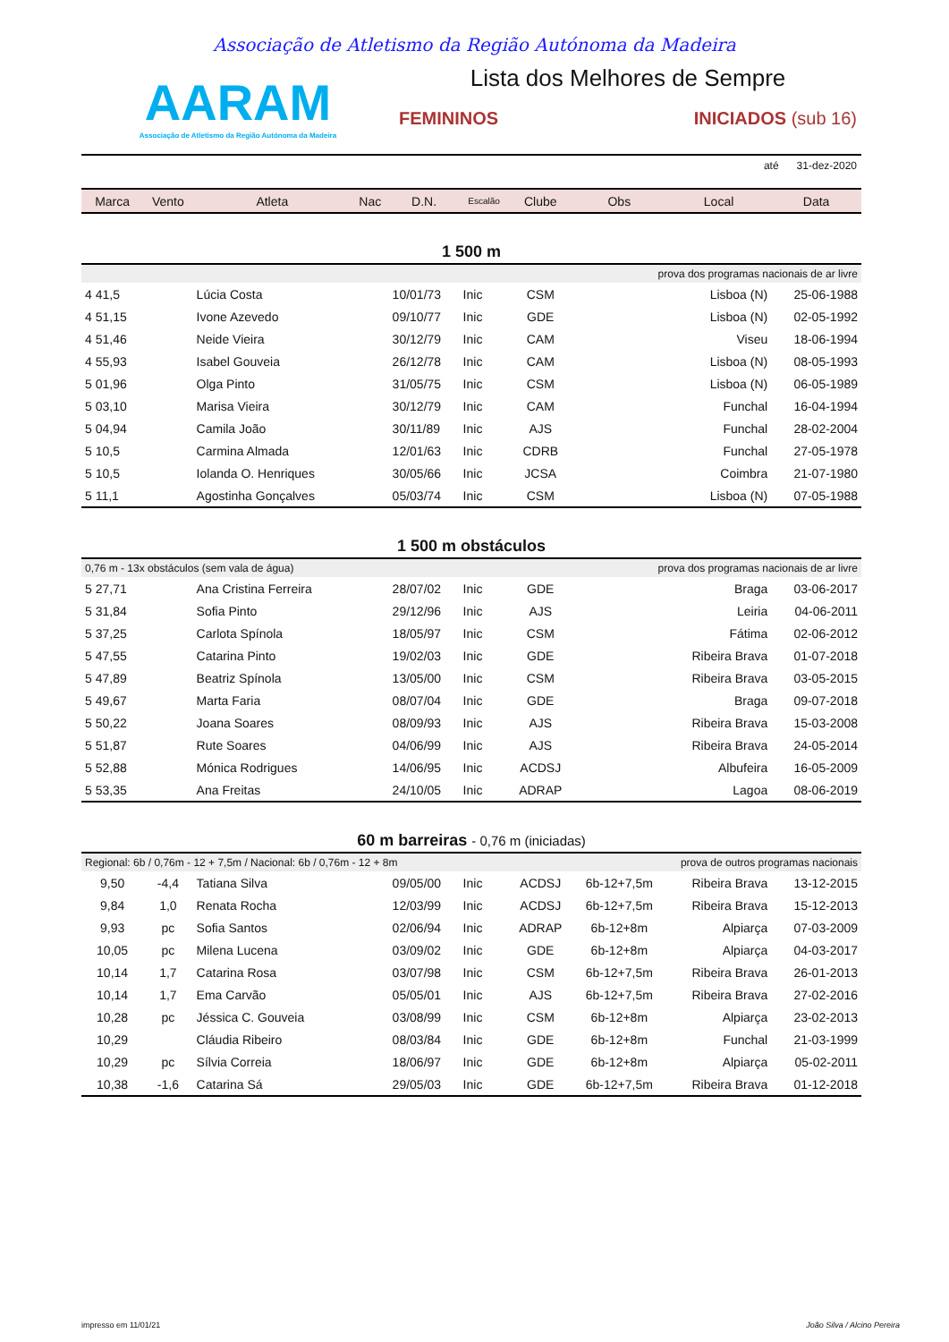Associação de Atletismo da Região Autónoma da Madeira
AARAM
Associação de Atletismo da Região Autónoma da Madeira
Lista dos Melhores de Sempre
FEMININOS INICIADOS (sub 16)
até 31-dez-2020
| Marca | Vento | Atleta | Nac | D.N. | Escalão | Clube | Obs | Local | Data |
| --- | --- | --- | --- | --- | --- | --- | --- | --- | --- |
| 1 500 m | | | | | | | | | |
| prova dos programas nacionais de ar livre | | | | | | | | | |
| 4 41,5 | | Lúcia Costa | | 10/01/73 | Inic | CSM | | Lisboa (N) | 25-06-1988 |
| 4 51,15 | | Ivone Azevedo | | 09/10/77 | Inic | GDE | | Lisboa (N) | 02-05-1992 |
| 4 51,46 | | Neide Vieira | | 30/12/79 | Inic | CAM | | Viseu | 18-06-1994 |
| 4 55,93 | | Isabel Gouveia | | 26/12/78 | Inic | CAM | | Lisboa (N) | 08-05-1993 |
| 5 01,96 | | Olga Pinto | | 31/05/75 | Inic | CSM | | Lisboa (N) | 06-05-1989 |
| 5 03,10 | | Marisa Vieira | | 30/12/79 | Inic | CAM | | Funchal | 16-04-1994 |
| 5 04,94 | | Camila João | | 30/11/89 | Inic | AJS | | Funchal | 28-02-2004 |
| 5 10,5 | | Carmina Almada | | 12/01/63 | Inic | CDRB | | Funchal | 27-05-1978 |
| 5 10,5 | | Iolanda O. Henriques | | 30/05/66 | Inic | JCSA | | Coimbra | 21-07-1980 |
| 5 11,1 | | Agostinha Gonçalves | | 05/03/74 | Inic | CSM | | Lisboa (N) | 07-05-1988 |
| 1 500 m obstáculos | | | | | | | | | |
| 0,76 m - 13x obstáculos (sem vala de água) | | | | | prova dos programas nacionais de ar livre | | | | |
| 5 27,71 | | Ana Cristina Ferreira | | 28/07/02 | Inic | GDE | | Braga | 03-06-2017 |
| 5 31,84 | | Sofia Pinto | | 29/12/96 | Inic | AJS | | Leiria | 04-06-2011 |
| 5 37,25 | | Carlota Spínola | | 18/05/97 | Inic | CSM | | Fátima | 02-06-2012 |
| 5 47,55 | | Catarina Pinto | | 19/02/03 | Inic | GDE | | Ribeira Brava | 01-07-2018 |
| 5 47,89 | | Beatriz Spínola | | 13/05/00 | Inic | CSM | | Ribeira Brava | 03-05-2015 |
| 5 49,67 | | Marta Faria | | 08/07/04 | Inic | GDE | | Braga | 09-07-2018 |
| 5 50,22 | | Joana Soares | | 08/09/93 | Inic | AJS | | Ribeira Brava | 15-03-2008 |
| 5 51,87 | | Rute Soares | | 04/06/99 | Inic | AJS | | Ribeira Brava | 24-05-2014 |
| 5 52,88 | | Mónica Rodrigues | | 14/06/95 | Inic | ACDSJ | | Albufeira | 16-05-2009 |
| 5 53,35 | | Ana Freitas | | 24/10/05 | Inic | ADRAP | | Lagoa | 08-06-2019 |
| 60 m barreiras - 0,76 m (iniciadas) | | | | | | | | | |
| Regional: 6b / 0,76m - 12 + 7,5m / Nacional: 6b / 0,76m - 12 + 8m | | | | | | prova de outros programas nacionais | | | |
| 9,50 | -4,4 | Tatiana Silva | | 09/05/00 | Inic | ACDSJ | 6b-12+7,5m | Ribeira Brava | 13-12-2015 |
| 9,84 | 1,0 | Renata Rocha | | 12/03/99 | Inic | ACDSJ | 6b-12+7,5m | Ribeira Brava | 15-12-2013 |
| 9,93 | pc | Sofia Santos | | 02/06/94 | Inic | ADRAP | 6b-12+8m | Alpiarça | 07-03-2009 |
| 10,05 | pc | Milena Lucena | | 03/09/02 | Inic | GDE | 6b-12+8m | Alpiarça | 04-03-2017 |
| 10,14 | 1,7 | Catarina Rosa | | 03/07/98 | Inic | CSM | 6b-12+7,5m | Ribeira Brava | 26-01-2013 |
| 10,14 | 1,7 | Ema Carvão | | 05/05/01 | Inic | AJS | 6b-12+7,5m | Ribeira Brava | 27-02-2016 |
| 10,28 | pc | Jéssica C. Gouveia | | 03/08/99 | Inic | CSM | 6b-12+8m | Alpiarça | 23-02-2013 |
| 10,29 | | Cláudia Ribeiro | | 08/03/84 | Inic | GDE | 6b-12+8m | Funchal | 21-03-1999 |
| 10,29 | pc | Sílvia Correia | | 18/06/97 | Inic | GDE | 6b-12+8m | Alpiarça | 05-02-2011 |
| 10,38 | -1,6 | Catarina Sá | | 29/05/03 | Inic | GDE | 6b-12+7,5m | Ribeira Brava | 01-12-2018 |
impresso em 11/01/21 João Silva / Alcino Pereira